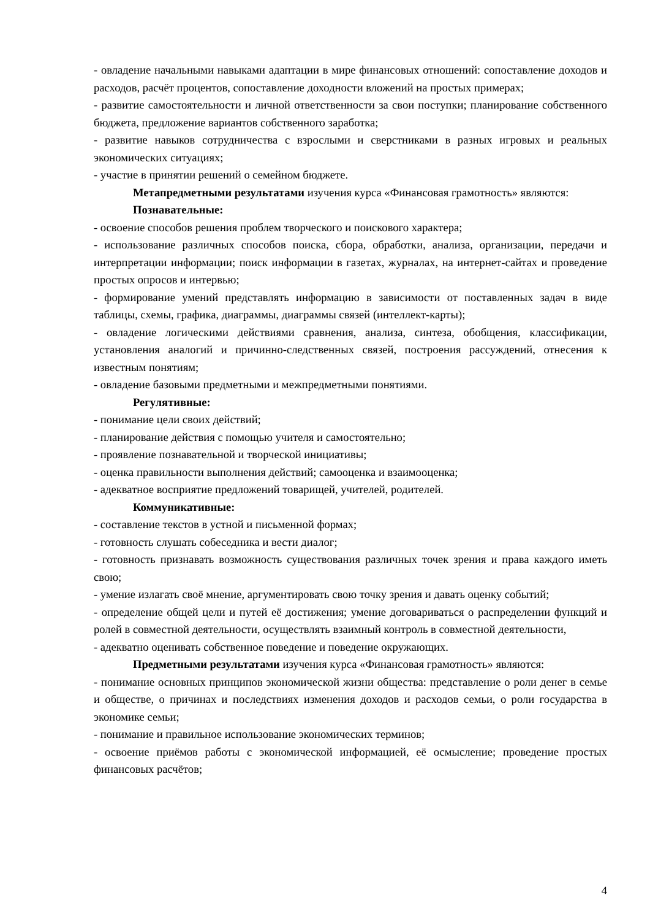- овладение начальными навыками адаптации в мире финансовых отношений: сопоставление доходов и расходов, расчёт процентов, сопоставление доходности вложений на простых примерах;
- развитие самостоятельности и личной ответственности за свои поступки; планирование собственного бюджета, предложение вариантов собственного заработка;
- развитие навыков сотрудничества с взрослыми и сверстниками в разных игровых и реальных экономических ситуациях;
- участие в принятии решений о семейном бюджете.
Метапредметными результатами изучения курса «Финансовая грамотность» являются:
Познавательные:
- освоение способов решения проблем творческого и поискового характера;
- использование различных способов поиска, сбора, обработки, анализа, организации, передачи и интерпретации информации; поиск информации в газетах, журналах, на интернет-сайтах и проведение простых опросов и интервью;
- формирование умений представлять информацию в зависимости от поставленных задач в виде таблицы, схемы, графика, диаграммы, диаграммы связей (интеллект-карты);
- овладение логическими действиями сравнения, анализа, синтеза, обобщения, классификации, установления аналогий и причинно-следственных связей, построения рассуждений, отнесения к известным понятиям;
- овладение базовыми предметными и межпредметными понятиями.
Регулятивные:
- понимание цели своих действий;
- планирование действия с помощью учителя и самостоятельно;
- проявление познавательной и творческой инициативы;
- оценка правильности выполнения действий; самооценка и взаимооценка;
- адекватное восприятие предложений товарищей, учителей, родителей.
Коммуникативные:
- составление текстов в устной и письменной формах;
- готовность слушать собеседника и вести диалог;
- готовность признавать возможность существования различных точек зрения и права каждого иметь свою;
- умение излагать своё мнение, аргументировать свою точку зрения и давать оценку событий;
- определение общей цели и путей её достижения; умение договариваться о распределении функций и ролей в совместной деятельности, осуществлять взаимный контроль в совместной деятельности,
- адекватно оценивать собственное поведение и поведение окружающих.
Предметными результатами изучения курса «Финансовая грамотность» являются:
- понимание основных принципов экономической жизни общества: представление о роли денег в семье и обществе, о причинах и последствиях изменения доходов и расходов семьи, о роли государства в экономике семьи;
- понимание и правильное использование экономических терминов;
- освоение приёмов работы с экономической информацией, её осмысление; проведение простых финансовых расчётов;
4